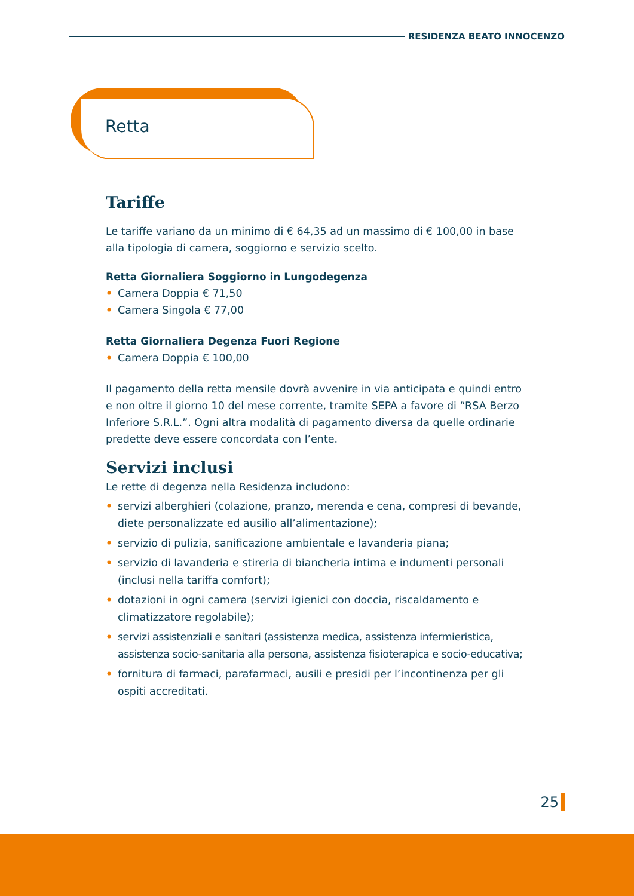RESIDENZA BEATO INNOCENZO
Retta
Tariffe
Le tariffe variano da un minimo di € 64,35 ad un massimo di € 100,00 in base alla tipologia di camera, soggiorno e servizio scelto.
Retta Giornaliera Soggiorno in Lungodegenza
• Camera Doppia € 71,50
• Camera Singola € 77,00
Retta Giornaliera Degenza Fuori Regione
• Camera Doppia € 100,00
Il pagamento della retta mensile dovrà avvenire in via anticipata e quindi entro e non oltre il giorno 10 del mese corrente, tramite SEPA a favore di “RSA Berzo Inferiore S.R.L.”. Ogni altra modalità di pagamento diversa da quelle ordinarie predette deve essere concordata con l’ente.
Servizi inclusi
Le rette di degenza nella Residenza includono:
• servizi alberghieri (colazione, pranzo, merenda e cena, compresi di bevande, diete personalizzate ed ausilio all’alimentazione);
• servizio di pulizia, sanificazione ambientale e lavanderia piana;
• servizio di lavanderia e stireria di biancheria intima e indumenti personali (inclusi nella tariffa comfort);
• dotazioni in ogni camera (servizi igienici con doccia, riscaldamento e climatizzatore regolabile);
• servizi assistenziali e sanitari (assistenza medica, assistenza infermieristica, assistenza socio-sanitaria alla persona, assistenza fisioterapica e socio-educativa;
• fornitura di farmaci, parafarmaci, ausili e presidi per l’incontinenza per gli ospiti accreditati.
25